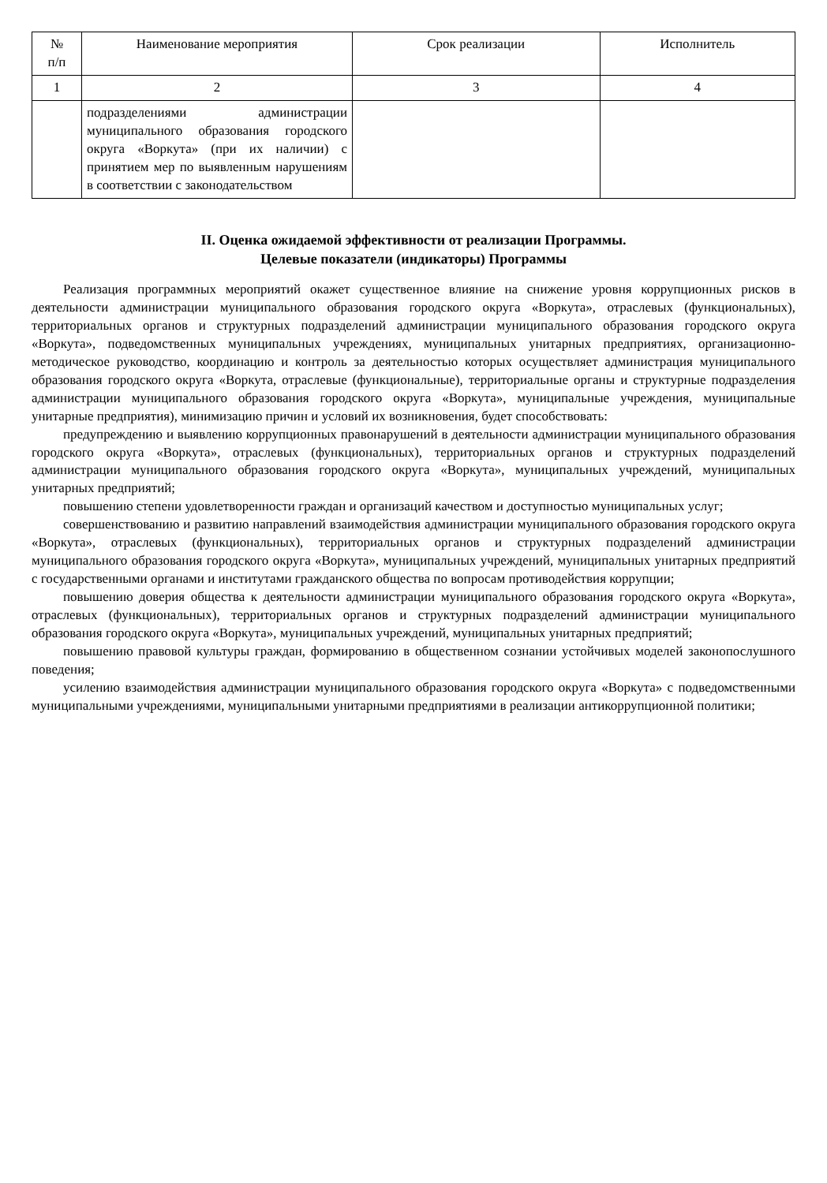| № п/п | Наименование мероприятия | Срок реализации | Исполнитель |
| --- | --- | --- | --- |
| 1 | 2 | 3 | 4 |
| | подразделениями администрации муниципального образования городского округа «Воркута» (при их наличии) с принятием мер по выявленным нарушениям в соответствии с законодательством | | |
II. Оценка ожидаемой эффективности от реализации Программы.
Целевые показатели (индикаторы) Программы
Реализация программных мероприятий окажет существенное влияние на снижение уровня коррупционных рисков в деятельности администрации муниципального образования городского округа «Воркута», отраслевых (функциональных), территориальных органов и структурных подразделений администрации муниципального образования городского округа «Воркута», подведомственных муниципальных учреждениях, муниципальных унитарных предприятиях, организационно-методическое руководство, координацию и контроль за деятельностью которых осуществляет администрация муниципального образования городского округа «Воркута, отраслевые (функциональные), территориальные органы и структурные подразделения администрации муниципального образования городского округа «Воркута», муниципальные учреждения, муниципальные унитарные предприятия), минимизацию причин и условий их возникновения, будет способствовать:
предупреждению и выявлению коррупционных правонарушений в деятельности администрации муниципального образования городского округа «Воркута», отраслевых (функциональных), территориальных органов и структурных подразделений администрации муниципального образования городского округа «Воркута», муниципальных учреждений, муниципальных унитарных предприятий;
повышению степени удовлетворенности граждан и организаций качеством и доступностью муниципальных услуг;
совершенствованию и развитию направлений взаимодействия администрации муниципального образования городского округа «Воркута», отраслевых (функциональных), территориальных органов и структурных подразделений администрации муниципального образования городского округа «Воркута», муниципальных учреждений, муниципальных унитарных предприятий с государственными органами и институтами гражданского общества по вопросам противодействия коррупции;
повышению доверия общества к деятельности администрации муниципального образования городского округа «Воркута», отраслевых (функциональных), территориальных органов и структурных подразделений администрации муниципального образования городского округа «Воркута», муниципальных учреждений, муниципальных унитарных предприятий;
повышению правовой культуры граждан, формированию в общественном сознании устойчивых моделей законопослушного поведения;
усилению взаимодействия администрации муниципального образования городского округа «Воркута» с подведомственными муниципальными учреждениями, муниципальными унитарными предприятиями в реализации антикоррупционной политики;